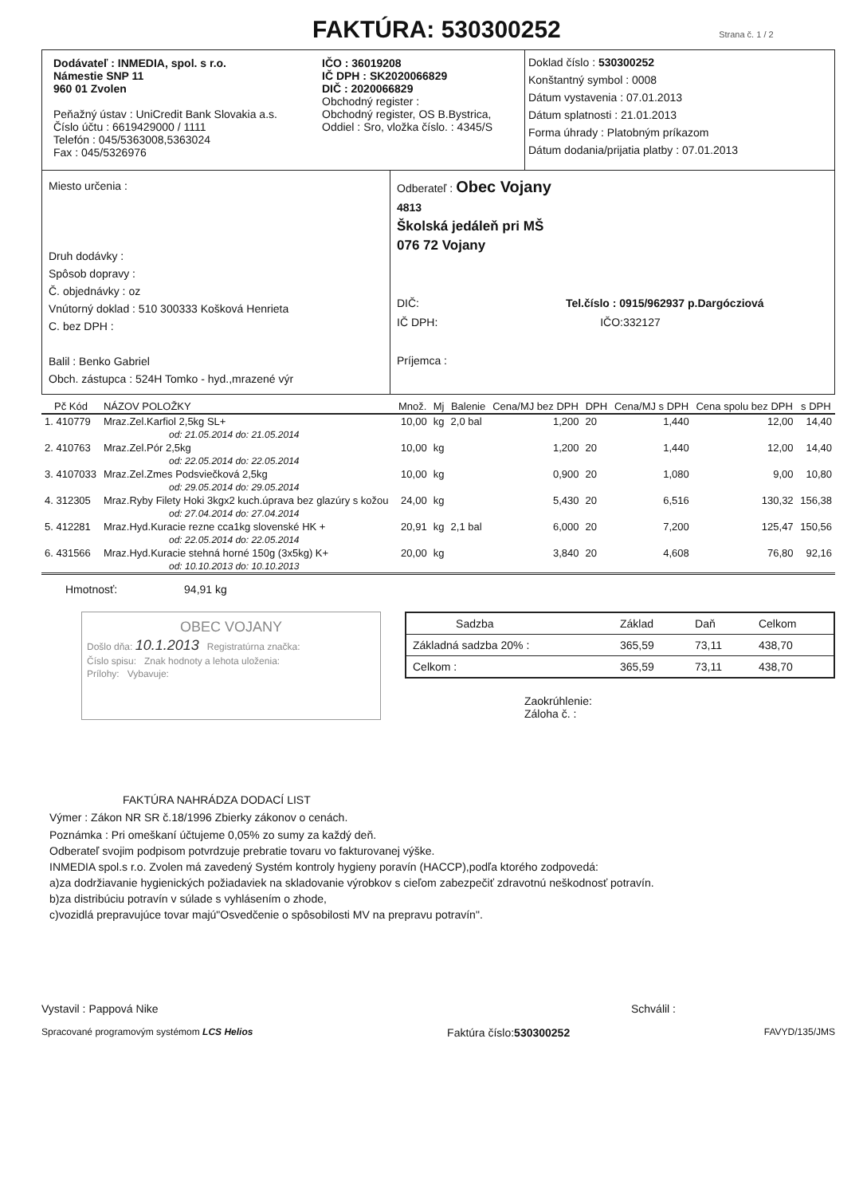FAKTÚRA: 530300252 Strana č. 1 / 2
Dodávateľ : INMEDIA, spol. s r.o.
Námestie SNP 11
960 01 Zvolen
Peňažný ústav : UniCredit Bank Slovakia a.s.
Číslo účtu : 6619429000 / 1111
Telefón : 045/5363008,5363024
Fax : 045/5326976
IČO : 36019208
IČ DPH : SK2020066829
DIČ : 2020066829
Obchodný register :
Obchodný register, OS B.Bystrica, Oddiel : Sro, vložka číslo. : 4345/S
Doklad číslo : 530300252
Konštantný symbol : 0008
Dátum vystavenia : 07.01.2013
Dátum splatnosti : 21.01.2013
Forma úhrady : Platobným príkazom
Dátum dodania/prijatia platby : 07.01.2013
Miesto určenia :
Druh dodávky :
Spôsob dopravy :
Č. objednávky : oz
Vnútorný doklad : 510 300333 Košková Henrieta
C. bez DPH :
Balil : Benko Gabriel
Obch. zástupca : 524H Tomko - hyd.,mrazené výr
Odberateľ : Obec Vojany
4813
Školská jedáleň pri MŠ
076 72 Vojany
DIČ: Tel.číslo : 0915/962937 p.Dargócziová
IČ DPH: IČO:332127
Príjemca :
| Pč Kód | NÁZOV POLOŽKY | Množ. | Mj | Balenie | Cena/MJ bez DPH | DPH | Cena/MJ s DPH | Cena spolu bez DPH | s DPH |
| --- | --- | --- | --- | --- | --- | --- | --- | --- | --- |
| 1. 410779 | Mraz.Zel.Karfiol 2,5kg SL+ | 10,00 | kg | 2,0 bal | 1,200 | 20 | 1,440 | 12,00 | 14,40 |
| od: 21.05.2014 do: 21.05.2014 | | | | | | | | | |
| 2. 410763 | Mraz.Zel.Pór 2,5kg | 10,00 | kg | | 1,200 | 20 | 1,440 | 12,00 | 14,40 |
| od: 22.05.2014 do: 22.05.2014 | | | | | | | | | |
| 3. 4107033 | Mraz.Zel.Zmes Podsviečková 2,5kg | 10,00 | kg | | 0,900 | 20 | 1,080 | 9,00 | 10,80 |
| od: 29.05.2014 do: 29.05.2014 | | | | | | | | | |
| 4. 312305 | Mraz.Ryby Filety Hoki 3kgx2 kuch.úprava bez glazúry s kožou | 24,00 | kg | | 5,430 | 20 | 6,516 | 130,32 | 156,38 |
| od: 27.04.2014 do: 27.04.2014 | | | | | | | | | |
| 5. 412281 | Mraz.Hyd.Kuracie rezne cca1kg slovenské HK + | 20,91 | kg | 2,1 bal | 6,000 | 20 | 7,200 | 125,47 | 150,56 |
| od: 22.05.2014 do: 22.05.2014 | | | | | | | | | |
| 6. 431566 | Mraz.Hyd.Kuracie stehná horné 150g (3x5kg) K+ | 20,00 | kg | | 3,840 | 20 | 4,608 | 76,80 | 92,16 |
| od: 10.10.2013 do: 10.10.2013 | | | | | | | | | |
Hmotnosť: 94,91 kg
OBEC VOJANY
Došlo dňa: 10.1.2013 Registratúrna značka:
Číslo spisu: Znak hodnoty a lehota uloženia:
Prílohy: Vybavuje:
| | Sadzba | Základ | Daň | Celkom |
| Základná sadzba 20% : | | 365,59 | 73,11 | 438,70 |
| Celkom : | | 365,59 | 73,11 | 438,70 |
Zaokrúhlenie:
Záloha č. :
FAKTÚRA NAHRÁDZA DODACÍ LIST
Výmer : Zákon NR SR č.18/1996 Zbierky zákonov o cenách.
Poznámka : Pri omeškaní účtujeme 0,05% zo sumy za každý deň.
Odberateľ svojim podpisom potvrdzuje prebratie tovaru vo fakturovanej výške.
INMEDIA spol.s r.o. Zvolen má zavedený Systém kontroly hygieny poravín (HACCP),podľa ktorého zodpovedá:
a)za dodržiavanie hygienických požiadaviek na skladovanie výrobkov s cieľom zabezpečiť zdravotnú neškodnosť potravín.
b)za distribúciu potravín v súlade s vyhlásením o zhode,
c)vozidlá prepravujúce tovar majú"Osvedčenie o spôsobilosti MV na prepravu potravín".
Vystavil : Pappová Nike Schválil :
Spracované programovým systémom LCS Helios Faktúra číslo:530300252 FAVYD/135/JMS